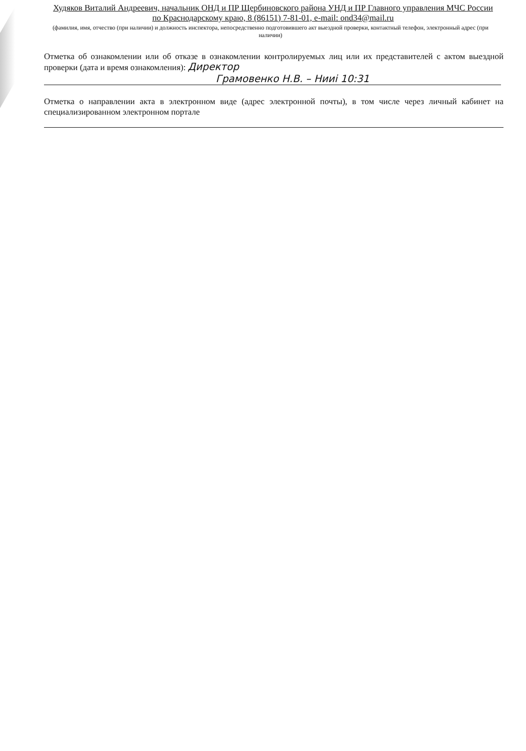Худяков Виталий Андреевич, начальник ОНД и ПР Щербиновского района УНД и ПР Главного управления МЧС России по Краснодарскому краю, 8 (86151) 7-81-01, e-mail: ond34@mail.ru
(фамилия, имя, отчество (при наличии) и должность инспектора, непосредственно подготовившего акт выездной проверки, контактный телефон, электронный адрес (при наличии)
Отметка об ознакомлении или об отказе в ознакомлении контролируемых лиц или их представителей с актом выездной проверки (дата и время ознакомления): Директор
Грамовенко Н.В. – Нииі 10:31
Отметка о направлении акта в электронном виде (адрес электронной почты), в том числе через личный кабинет на специализированном электронном портале